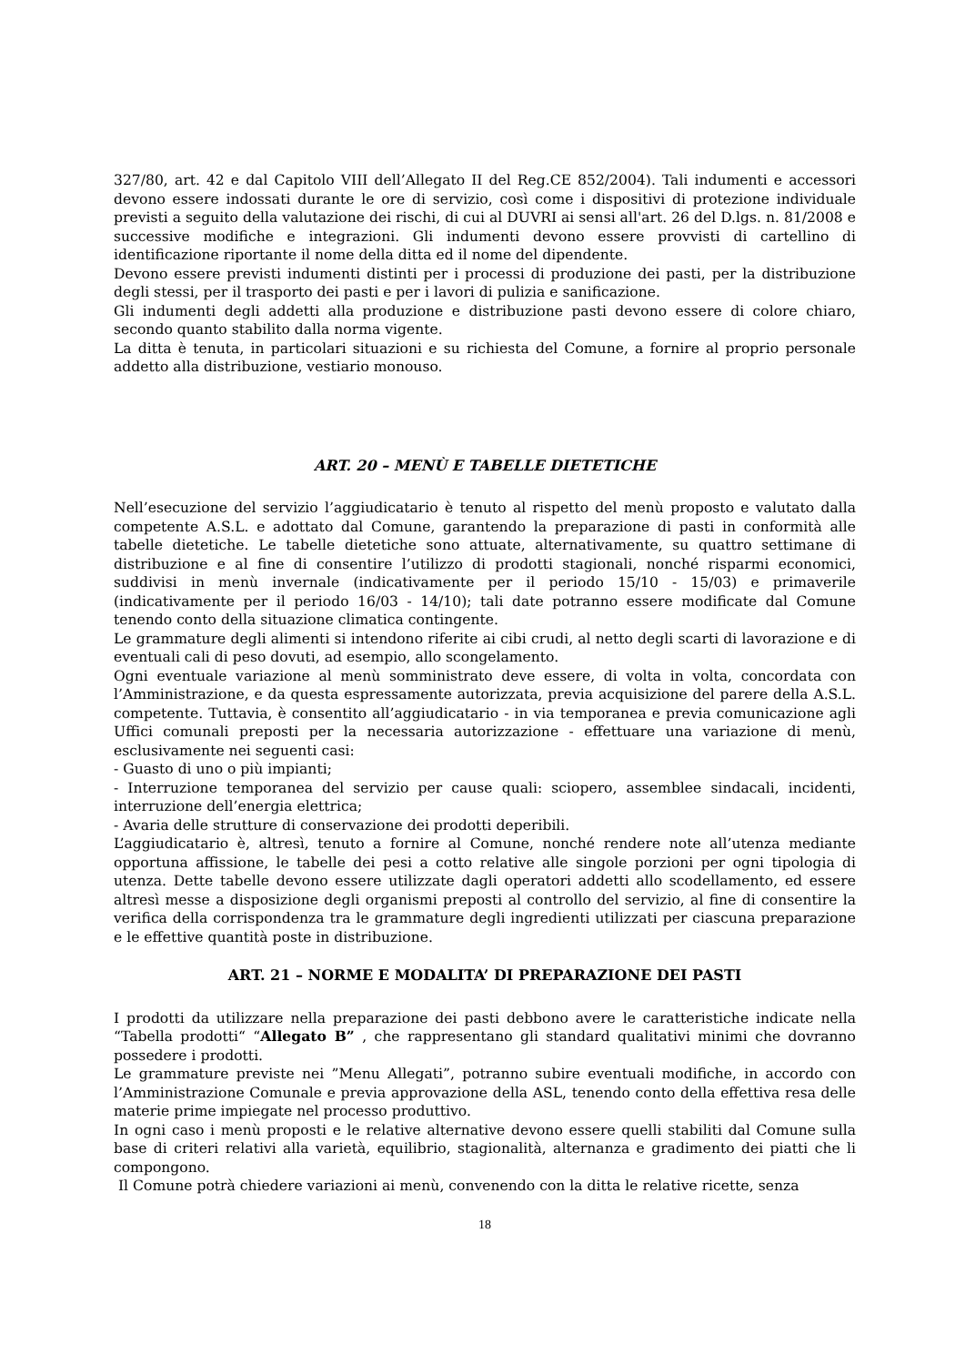327/80, art. 42 e dal Capitolo VIII dell’Allegato II del Reg.CE 852/2004). Tali indumenti e accessori devono essere indossati durante le ore di servizio, così come i dispositivi di protezione individuale previsti a seguito della valutazione dei rischi, di cui al DUVRI ai sensi all'art. 26 del D.lgs. n. 81/2008 e successive modifiche e integrazioni. Gli indumenti devono essere provvisti di cartellino di identificazione riportante il nome della ditta ed il nome del dipendente.
Devono essere previsti indumenti distinti per i processi di produzione dei pasti, per la distribuzione degli stessi, per il trasporto dei pasti e per i lavori di pulizia e sanificazione.
Gli indumenti degli addetti alla produzione e distribuzione pasti devono essere di colore chiaro, secondo quanto stabilito dalla norma vigente.
La ditta è tenuta, in particolari situazioni e su richiesta del Comune, a fornire al proprio personale addetto alla distribuzione, vestiario monouso.
ART. 20 – MENÙ E TABELLE DIETETICHE
Nell’esecuzione del servizio l’aggiudicatario è tenuto al rispetto del menù proposto e valutato dalla competente A.S.L. e adottato dal Comune, garantendo la preparazione di pasti in conformità alle tabelle dietetiche. Le tabelle dietetiche sono attuate, alternativamente, su quattro settimane di distribuzione e al fine di consentire l’utilizzo di prodotti stagionali, nonché risparmi economici, suddivisi in menù invernale (indicativamente per il periodo 15/10 - 15/03) e primaverile (indicativamente per il periodo 16/03 - 14/10); tali date potranno essere modificate dal Comune tenendo conto della situazione climatica contingente.
Le grammature degli alimenti si intendono riferite ai cibi crudi, al netto degli scarti di lavorazione e di eventuali cali di peso dovuti, ad esempio, allo scongelamento.
Ogni eventuale variazione al menù somministrato deve essere, di volta in volta, concordata con l’Amministrazione, e da questa espressamente autorizzata, previa acquisizione del parere della A.S.L. competente. Tuttavia, è consentito all’aggiudicatario - in via temporanea e previa comunicazione agli Uffici comunali preposti per la necessaria autorizzazione - effettuare una variazione di menù, esclusivamente nei seguenti casi:
- Guasto di uno o più impianti;
- Interruzione temporanea del servizio per cause quali: sciopero, assemblee sindacali, incidenti, interruzione dell’energia elettrica;
- Avaria delle strutture di conservazione dei prodotti deperibili.
L’aggiudicatario è, altresì, tenuto a fornire al Comune, nonché rendere note all’utenza mediante opportuna affissione, le tabelle dei pesi a cotto relative alle singole porzioni per ogni tipologia di utenza. Dette tabelle devono essere utilizzate dagli operatori addetti allo scodellamento, ed essere altresì messe a disposizione degli organismi preposti al controllo del servizio, al fine di consentire la verifica della corrispondenza tra le grammature degli ingredienti utilizzati per ciascuna preparazione e le effettive quantità poste in distribuzione.
ART. 21 – NORME E MODALITA’ DI PREPARAZIONE DEI PASTI
I prodotti da utilizzare nella preparazione dei pasti debbono avere le caratteristiche indicate nella “Tabella prodotti“ “Allegato B” , che rappresentano gli standard qualitativi minimi che dovranno possedere i prodotti.
Le grammature previste nei ”Menu Allegati”, potranno subire eventuali modifiche, in accordo con l’Amministrazione Comunale e previa approvazione della ASL, tenendo conto della effettiva resa delle materie prime impiegate nel processo produttivo.
In ogni caso i menù proposti e le relative alternative devono essere quelli stabiliti dal Comune sulla base di criteri relativi alla varietà, equilibrio, stagionalità, alternanza e gradimento dei piatti che li compongono.
Il Comune potrà chiedere variazioni ai menù, convenendo con la ditta le relative ricette, senza
18